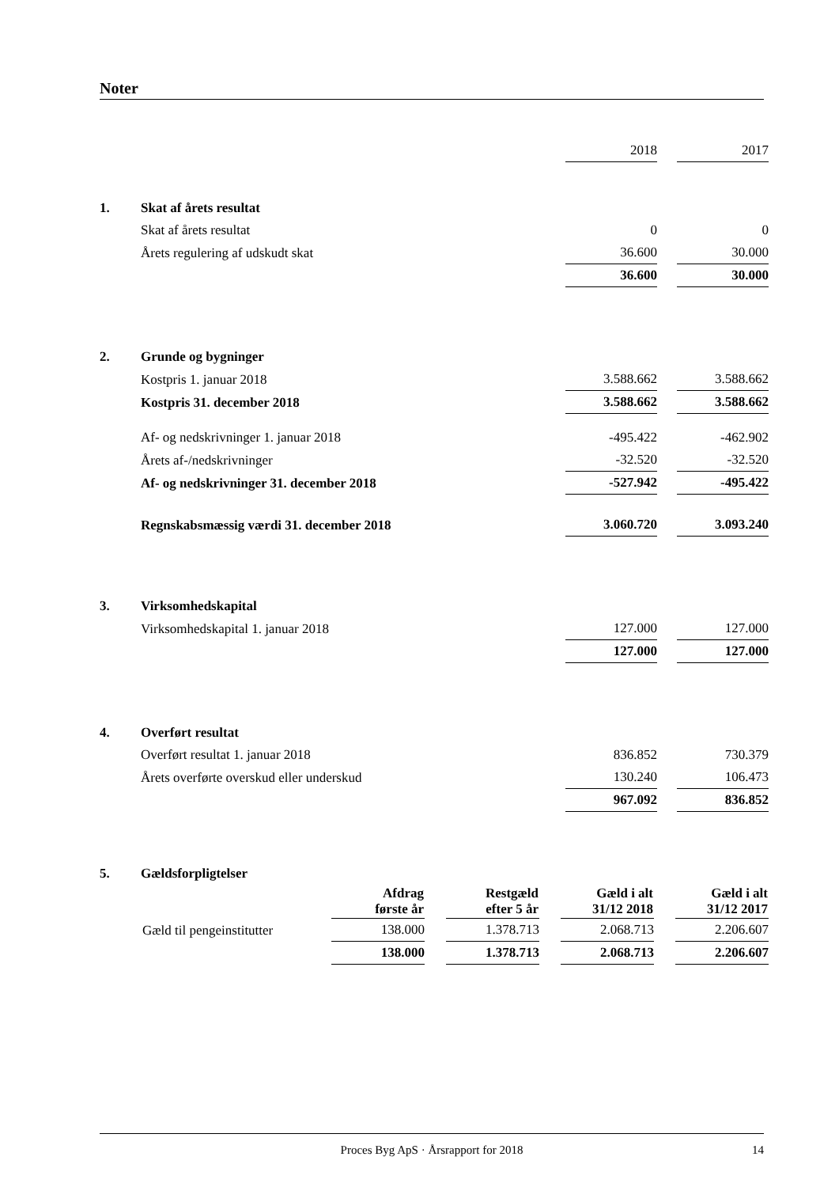Noter
| | | 2018 | | 2017 |
| 1. | Skat af årets resultat | | | |
| | Skat af årets resultat | 0 | | 0 |
| | Årets regulering af udskudt skat | 36.600 | | 30.000 |
| | | 36.600 | | 30.000 |
| 2. | Grunde og bygninger | | | |
| | Kostpris 1. januar 2018 | 3.588.662 | | 3.588.662 |
| | Kostpris 31. december 2018 | 3.588.662 | | 3.588.662 |
| | Af- og nedskrivninger 1. januar 2018 | -495.422 | | -462.902 |
| | Årets af-/nedskrivninger | -32.520 | | -32.520 |
| | Af- og nedskrivninger 31. december 2018 | -527.942 | | -495.422 |
| | Regnskabsmæssig værdi 31. december 2018 | 3.060.720 | | 3.093.240 |
| 3. | Virksomhedskapital | | | |
| | Virksomhedskapital 1. januar 2018 | 127.000 | | 127.000 |
| | | 127.000 | | 127.000 |
| 4. | Overført resultat | | | |
| | Overført resultat 1. januar 2018 | 836.852 | | 730.379 |
| | Årets overførte overskud eller underskud | 130.240 | | 106.473 |
| | | 967.092 | | 836.852 |
| 5. | Gældsforpligtelser | | | |
| | | Afdrag første år | | Restgæld efter 5 år | | Gæld i alt 31/12 2018 | | Gæld i alt 31/12 2017 |
| --- | --- | --- | --- | --- | --- | --- | --- | --- |
| | Gæld til pengeinstitutter | 138.000 | | 1.378.713 | | 2.068.713 | | 2.206.607 |
| | | 138.000 | | 1.378.713 | | 2.068.713 | | 2.206.607 |
Proces Byg ApS · Årsrapport for 2018 14